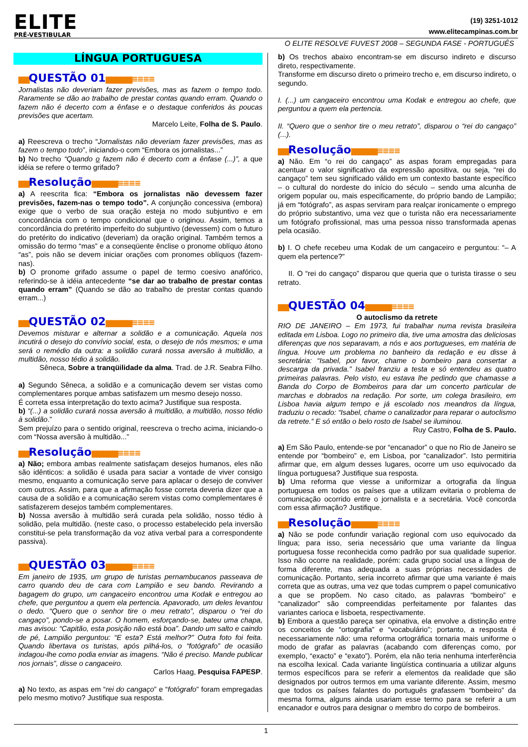ELITE
PRÉ-VESTIBULAR
(19) 3251-1012
www.elitecampinas.com.br
O ELITE RESOLVE FUVEST 2008 – SEGUNDA FASE - PORTUGUÊS
LÍNGUA PORTUGUESA
▆▆QUESTÃO 01▆▆▆▆▆≡≡≡≡
Jornalistas não deveriam fazer previsões, mas as fazem o tempo todo. Raramente se dão ao trabalho de prestar contas quando erram. Quando o fazem não é decerto com a ênfase e o destaque conferidos às poucas previsões que acertam.
Marcelo Leite, Folha de S. Paulo.
a) Reescreva o trecho “Jornalistas não deveriam fazer previsões, mas as fazem o tempo todo”, iniciando-o com “Embora os jornalistas...”
b) No trecho “Quando o fazem não é decerto com a ênfase (...)”, a que idéia se refere o termo grifado?
▆▆Resolução▆▆▆▆▆≡≡≡≡
a) A reescrita fica: “Embora os jornalistas não devessem fazer previsões, fazem-nas o tempo todo”. A conjunção concessiva (embora) exige que o verbo de sua oração esteja no modo subjuntivo e em concordância com o tempo condicional que o originou. Assim, temos a concordância do pretérito imperfeito do subjuntivo (devessem) com o futuro do pretérito do indicativo (deveriam) da oração original. Também temos a omissão do termo “mas” e a conseqüente ênclise o pronome oblíquo átono “as”, pois não se devem iniciar orações com pronomes oblíquos (fazem-nas).
b) O pronome grifado assume o papel de termo coesivo anafórico, referindo-se à idéia antecedente “se dar ao trabalho de prestar contas quando erram” (Quando se dão ao trabalho de prestar contas quando erram...)
▆▆QUESTÃO 02▆▆▆▆▆≡≡≡≡
Devemos misturar e alternar a solidão e a comunicação. Aquela nos incutirá o desejo do convívio social, esta, o desejo de nós mesmos; e uma será o remédio da outra: a solidão curará nossa aversão à multidão, a multidão, nosso tédio à solidão.
Sêneca, Sobre a tranqüilidade da alma. Trad. de J.R. Seabra Filho.
a) Segundo Sêneca, a solidão e a comunicação devem ser vistas como complementares porque ambas satisfazem um mesmo desejo nosso.
É correta essa interpretação do texto acima? Justifique sua resposta.
b) “(...) a solidão curará nossa aversão à multidão, a multidão, nosso tédio à solidão.”
Sem prejuízo para o sentido original, reescreva o trecho acima, iniciando-o com “Nossa aversão à multidão...”
▆▆Resolução▆▆▆▆▆≡≡≡≡
a) Não; embora ambas realmente satisfaçam desejos humanos, eles não são idênticos: a solidão é usada para saciar a vontade de viver consigo mesmo, enquanto a comunicação serve para aplacar o desejo de conviver com outros. Assim, para que a afirmação fosse correta deveria dizer que a causa de a solidão e a comunicação serem vistas como complementares é satisfazerem desejos também complementares.
b) Nossa aversão à multidão será curada pela solidão, nosso tédio à solidão, pela multidão. (neste caso, o processo estabelecido pela inversão constitui-se pela transformação da voz ativa verbal para a correspondente passiva).
▆▆QUESTÃO 03▆▆▆▆▆≡≡≡≡
Em janeiro de 1935, um grupo de turistas pernambucanos passeava de carro quando deu de cara com Lampião e seu bando. Revirando a bagagem do grupo, um cangaceiro encontrou uma Kodak e entregou ao chefe, que perguntou a quem ela pertencia. Apavorado, um deles levantou o dedo. “Quero que o senhor tire o meu retrato”, disparou o “rei do cangaço”, pondo-se a posar. O homem, esforçando-se, bateu uma chapa, mas avisou: “Capitão, esta posição não está boa”. Dando um salto e caindo de pé, Lampião perguntou: “E esta? Está melhor?” Outra foto foi feita. Quando libertava os turistas, após pilhá-los, o “fotógrafo” de ocasião indagou-lhe como podia enviar as imagens. “Não é preciso. Mande publicar nos jornais”, disse o cangaceiro.
Carlos Haag, Pesquisa FAPESP.
a) No texto, as aspas em “rei do cangaço” e “fotógrafo” foram empregadas pelo mesmo motivo? Justifique sua resposta.
b) Os trechos abaixo encontram-se em discurso indireto e discurso direto, respectivamente.
Transforme em discurso direto o primeiro trecho e, em discurso indireto, o segundo.
I. (...) um cangaceiro encontrou uma Kodak e entregou ao chefe, que perguntou a quem ela pertencia.
II. “Quero que o senhor tire o meu retrato”, disparou o “rei do cangaço” (...).
▆▆Resolução▆▆▆▆▆≡≡≡≡
a) Não. Em “o rei do cangaço” as aspas foram empregadas para acentuar o valor significativo da expressão apositiva, ou seja, “rei do cangaço” tem seu significado válido em um contexto bastante específico – o cultural do nordeste do início do século – sendo uma alcunha de origem popular ou, mais especificamente, do próprio bando de Lampião; já em “fotógrafo”, as aspas serviram para realçar ironicamente o emprego do próprio substantivo, uma vez que o turista não era necessariamente um fotógrafo profissional, mas uma pessoa nisso transformada apenas pela ocasião.
b) I. O chefe recebeu uma Kodak de um cangaceiro e perguntou: “– A quem ela pertence?”
II. O “rei do cangaço” disparou que queria que o turista tirasse o seu retrato.
▆▆QUESTÃO 04▆▆▆▆▆≡≡≡≡
O autoclismo da retrete
RIO DE JANEIRO – Em 1973, fui trabalhar numa revista brasileira editada em Lisboa. Logo no primeiro dia, tive uma amostra das deliciosas diferenças que nos separavam, a nós e aos portugueses, em matéria de língua. Houve um problema no banheiro da redação e eu disse à secretária: “Isabel, por favor, chame o bombeiro para consertar a descarga da privada.” Isabel franziu a testa e só entendeu as quatro primeiras palavras. Pelo visto, eu estava lhe pedindo que chamasse a Banda do Corpo de Bombeiros para dar um concerto particular de marchas e dobrados na redação. Por sorte, um colega brasileiro, em Lisboa havia algum tempo e já escolado nos meandros da língua, traduziu o recado: “Isabel, chame o canalizador para reparar o autoclismo da retrete.” E só então o belo rosto de Isabel se iluminou.
Ruy Castro, Folha de S. Paulo.
a) Em São Paulo, entende-se por “encanador” o que no Rio de Janeiro se entende por “bombeiro” e, em Lisboa, por “canalizador”. Isto permitiria afirmar que, em algum desses lugares, ocorre um uso equivocado da língua portuguesa? Justifique sua resposta.
b) Uma reforma que viesse a uniformizar a ortografia da língua portuguesa em todos os países que a utilizam evitaria o problema de comunicação ocorrido entre o jornalista e a secretária. Você concorda com essa afirmação? Justifique.
▆▆Resolução▆▆▆▆▆≡≡≡≡
a) Não se pode confundir variação regional com uso equivocado da língua; para isso, seria necessário que uma variante da língua portuguesa fosse reconhecida como padrão por sua qualidade superior. Isso não ocorre na realidade, porém: cada grupo social usa a língua de forma diferente, mas adequada a suas próprias necessidades de comunicação. Portanto, seria incorreto afirmar que uma variante é mais correta que as outras, uma vez que todas cumprem o papel comunicativo a que se propõem. No caso citado, as palavras “bombeiro” e “canalizador” são compreendidas perfeitamente por falantes das variantes carioca e lisboeta, respectivamente.
b) Embora a questão pareça ser opinativa, ela envolve a distinção entre os conceitos de “ortografia” e “vocabulário”; portanto, a resposta é necessariamente não: uma reforma ortográfica tornaria mais uniforme o modo de grafar as palavras (acabando com diferenças como, por exemplo, “exacto” e “exato”). Porém, ela não teria nenhuma interferência na escolha lexical. Cada variante lingüística continuaria a utilizar alguns termos específicos para se referir a elementos da realidade que são designados por outros termos em uma variante diferente. Assim, mesmo que todos os países falantes do português grafassem “bombeiro” da mesma forma, alguns ainda usariam esse termo para se referir a um encanador e outros para designar o membro do corpo de bombeiros.
1